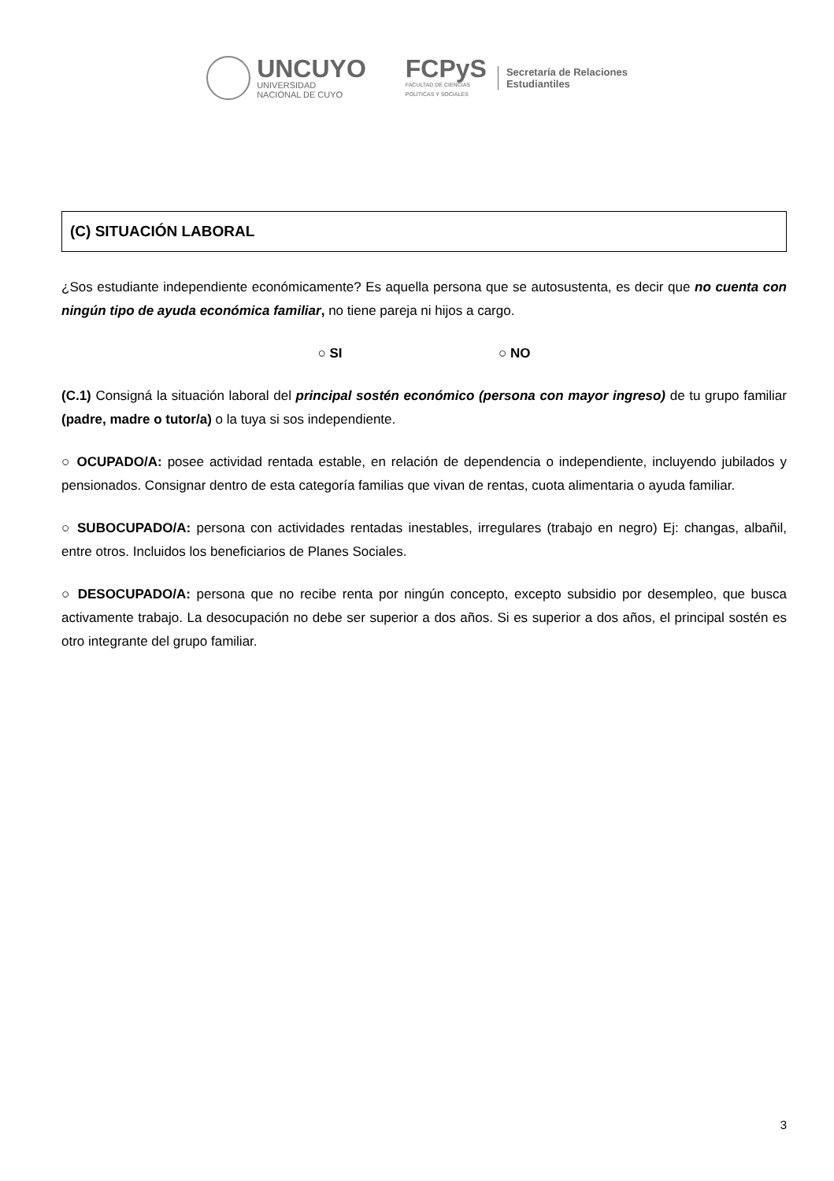UNCUYO
UNIVERSIDAD
NACIONAL DE CUYO
FCPyS
FACULTAD DE CIENCIAS
POLÍTICAS Y SOCIALES
Secretaría de Relaciones
Estudiantiles
(C) SITUACIÓN LABORAL
¿Sos estudiante independiente económicamente? Es aquella persona que se autosustenta, es decir que no cuenta con ningún tipo de ayuda económica familiar, no tiene pareja ni hijos a cargo.
○ SI ○ NO
(C.1) Consigná la situación laboral del principal sostén económico (persona con mayor ingreso) de tu grupo familiar (padre, madre o tutor/a) o la tuya si sos independiente.
○ OCUPADO/A: posee actividad rentada estable, en relación de dependencia o independiente, incluyendo jubilados y pensionados. Consignar dentro de esta categoría familias que vivan de rentas, cuota alimentaria o ayuda familiar.
○ SUBOCUPADO/A: persona con actividades rentadas inestables, irregulares (trabajo en negro) Ej: changas, albañil, entre otros. Incluidos los beneficiarios de Planes Sociales.
○ DESOCUPADO/A: persona que no recibe renta por ningún concepto, excepto subsidio por desempleo, que busca activamente trabajo. La desocupación no debe ser superior a dos años. Si es superior a dos años, el principal sostén es otro integrante del grupo familiar.
3